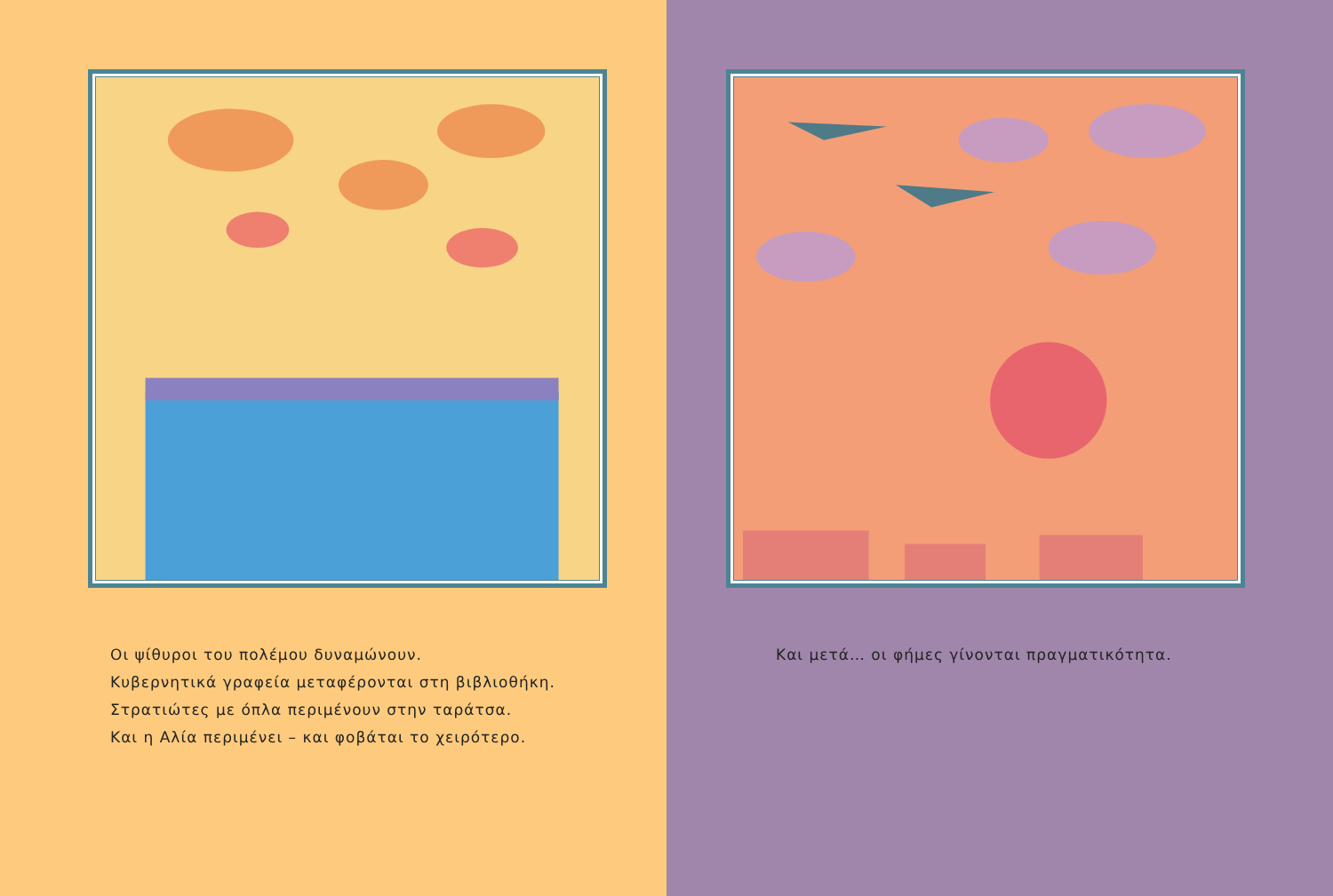Οι ψίθυροι του πολέμου δυναμώνουν.
Κυβερνητικά γραφεία μεταφέρονται στη βιβλιοθήκη.
Στρατιώτες με όπλα περιμένουν στην ταράτσα.
Και η Αλία περιμένει – και φοβάται το χειρότερο.
Και μετά… οι φήμες γίνονται πραγματικότητα.